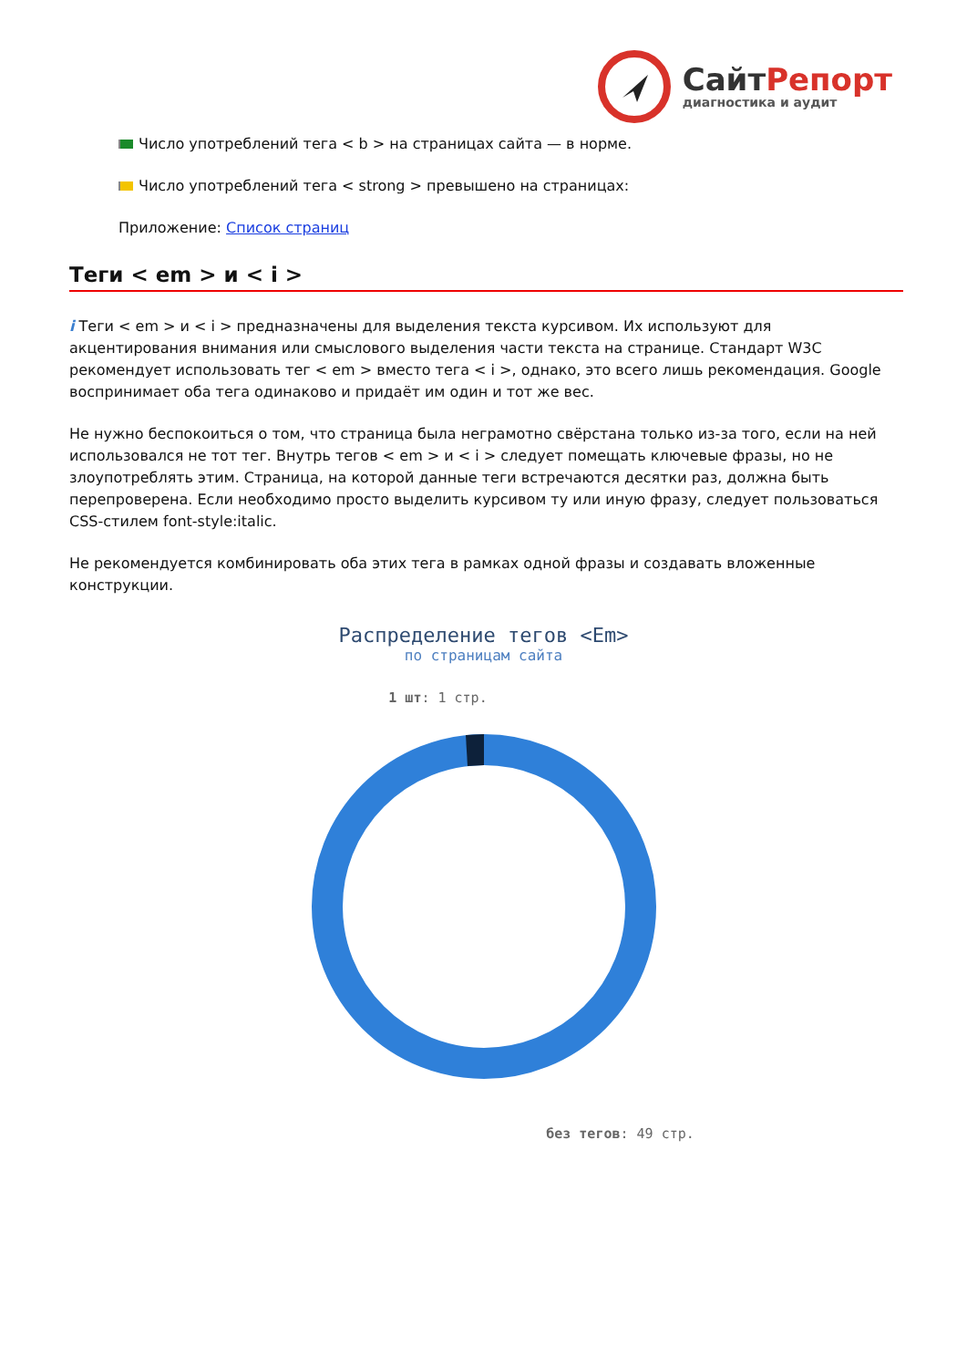СайтРепорт
диагностика и аудит
Число употреблений тега < b > на страницах сайта — в норме.
Число употреблений тега < strong > превышено на страницах:
Приложение: Список страниц
Теги < em > и < i >
i Теги < em > и < i > предназначены для выделения текста курсивом. Их используют для акцентирования внимания или смыслового выделения части текста на странице. Стандарт W3C рекомендует использовать тег < em > вместо тега < i >, однако, это всего лишь рекомендация. Google воспринимает оба тега одинаково и придаёт им один и тот же вес.
Не нужно беспокоиться о том, что страница была неграмотно свёрстана только из-за того, если на ней использовался не тот тег. Внутрь тегов < em > и < i > следует помещать ключевые фразы, но не злоупотреблять этим. Страница, на которой данные теги встречаются десятки раз, должна быть перепроверена. Если необходимо просто выделить курсивом ту или иную фразу, следует пользоваться CSS-стилем font-style:italic.
Не рекомендуется комбинировать оба этих тега в рамках одной фразы и создавать вложенные конструкции.
Распределение тегов <Em>
по страницам сайта
1 шт: 1 стр.
без тегов: 49 стр.